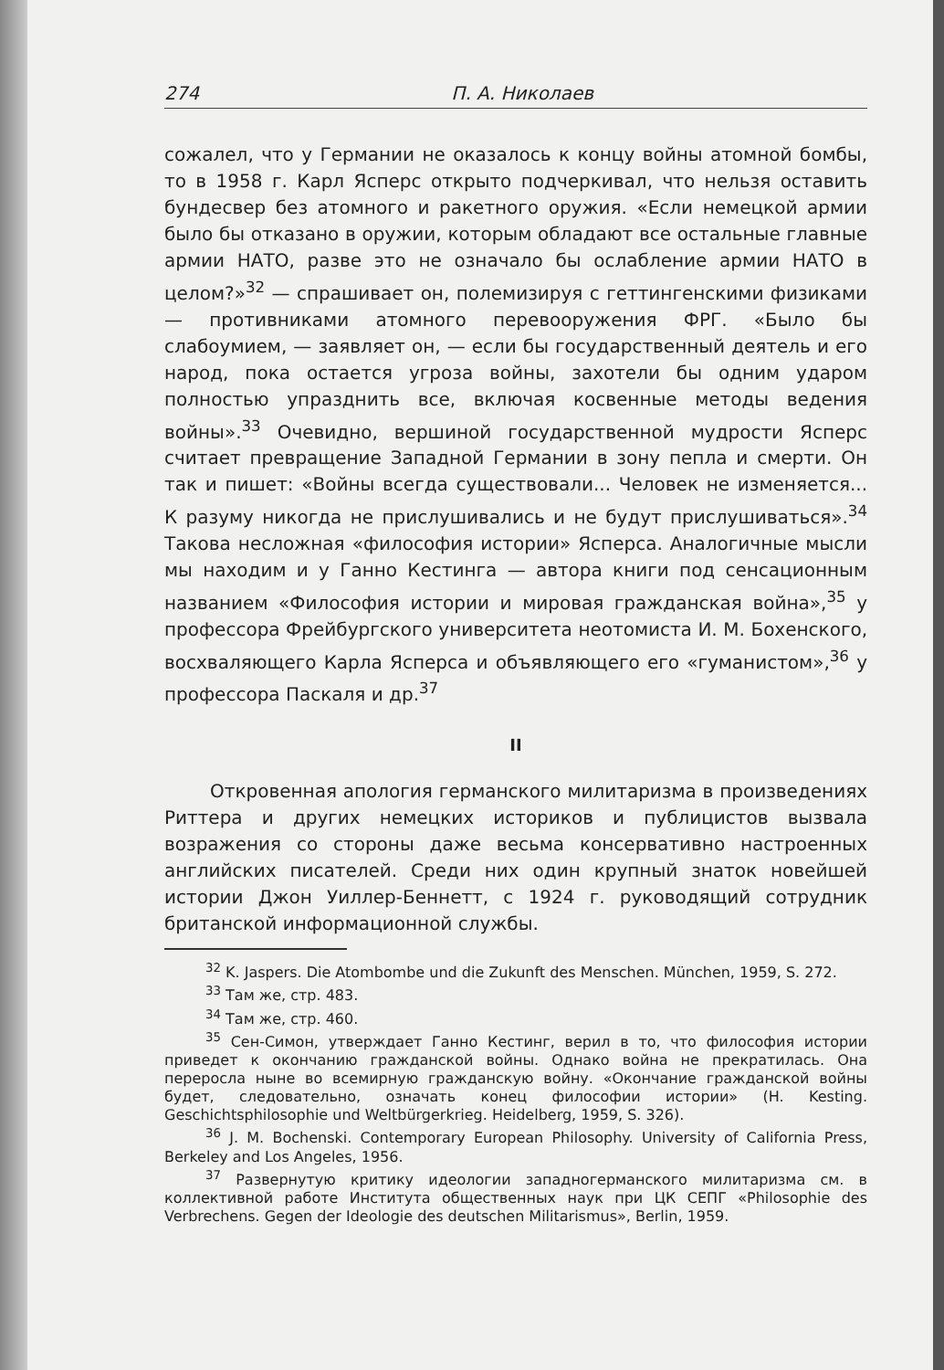274 П. А. Николаев
сожалел, что у Германии не оказалось к концу войны атомной бомбы, то в 1958 г. Карл Ясперс открыто подчеркивал, что нельзя оставить бундесвер без атомного и ракетного оружия. «Если немецкой армии было бы отказано в оружии, которым обладают все остальные главные армии НАТО, разве это не означало бы ослабление армии НАТО в целом?»<sup>32</sup> — спрашивает он, полемизируя с геттингенскими физиками — противниками атомного перевооружения ФРГ. «Было бы слабоумием, — заявляет он, — если бы государственный деятель и его народ, пока остается угроза войны, захотели бы одним ударом полностью упразднить все, включая косвенные методы ведения войны».<sup>33</sup> Очевидно, вершиной государственной мудрости Ясперс считает превращение Западной Германии в зону пепла и смерти. Он так и пишет: «Войны всегда существовали... Человек не изменяется... К разуму никогда не прислушивались и не будут прислушиваться».<sup>34</sup> Такова несложная «философия истории» Ясперса. Аналогичные мысли мы находим и у Ганно Кестинга — автора книги под сенсационным названием «Философия истории и мировая гражданская война»,<sup>35</sup> у профессора Фрейбургского университета неотомиста И. М. Бохенского, восхваляющего Карла Ясперса и объявляющего его «гуманистом»,<sup>36</sup> у профессора Паскаля и др.<sup>37</sup>
II
Откровенная апология германского милитаризма в произведениях Риттера и других немецких историков и публицистов вызвала возражения со стороны даже весьма консервативно настроенных английских писателей. Среди них один крупный знаток новейшей истории Джон Уиллер-Беннетт, с 1924 г. руководящий сотрудник британской информационной службы.
<sup>32</sup> K. Jaspers. Die Atombombe und die Zukunft des Menschen. München, 1959, S. 272.
<sup>33</sup> Там же, стр. 483.
<sup>34</sup> Там же, стр. 460.
<sup>35</sup> Сен-Симон, утверждает Ганно Кестинг, верил в то, что философия истории приведет к окончанию гражданской войны. Однако война не прекратилась. Она переросла ныне во всемирную гражданскую войну. «Окончание гражданской войны будет, следовательно, означать конец философии истории» (H. Kesting. Geschichtsphilosophie und Weltbürgerkrieg. Heidelberg, 1959, S. 326).
<sup>36</sup> J. M. Bochenski. Contemporary European Philosophy. University of California Press, Berkeley and Los Angeles, 1956.
<sup>37</sup> Развернутую критику идеологии западногерманского милитаризма см. в коллективной работе Института общественных наук при ЦК СЕПГ «Philosophie des Verbrechens. Gegen der Ideologie des deutschen Militarismus», Berlin, 1959.